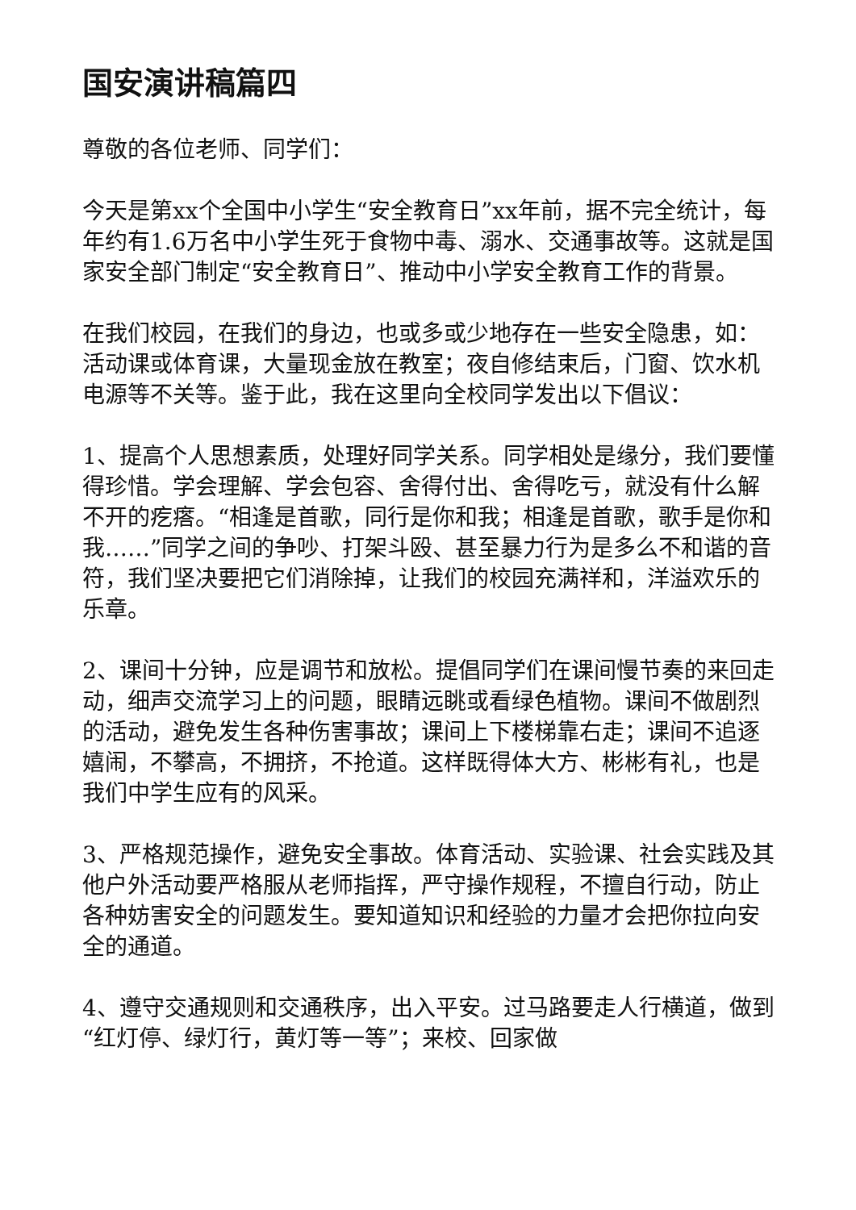国安演讲稿篇四
尊敬的各位老师、同学们：
今天是第xx个全国中小学生“安全教育日”xx年前，据不完全统计，每年约有1.6万名中小学生死于食物中毒、溺水、交通事故等。这就是国家安全部门制定“安全教育日”、推动中小学安全教育工作的背景。
在我们校园，在我们的身边，也或多或少地存在一些安全隐患，如：活动课或体育课，大量现金放在教室；夜自修结束后，门窗、饮水机电源等不关等。鉴于此，我在这里向全校同学发出以下倡议：
1、提高个人思想素质，处理好同学关系。同学相处是缘分，我们要懂得珍惜。学会理解、学会包容、舍得付出、舍得吃亏，就没有什么解不开的疙瘩。“相逢是首歌，同行是你和我；相逢是首歌，歌手是你和我……”同学之间的争吵、打架斗殴、甚至暴力行为是多么不和谐的音符，我们坚决要把它们消除掉，让我们的校园充满祥和，洋溢欢乐的乐章。
2、课间十分钟，应是调节和放松。提倡同学们在课间慢节奏的来回走动，细声交流学习上的问题，眼睛远眺或看绿色植物。课间不做剧烈的活动，避免发生各种伤害事故；课间上下楼梯靠右走；课间不追逐嬉闹，不攀高，不拥挤，不抢道。这样既得体大方、彬彬有礼，也是我们中学生应有的风采。
3、严格规范操作，避免安全事故。体育活动、实验课、社会实践及其他户外活动要严格服从老师指挥，严守操作规程，不擅自行动，防止各种妨害安全的问题发生。要知道知识和经验的力量才会把你拉向安全的通道。
4、遵守交通规则和交通秩序，出入平安。过马路要走人行横道，做到“红灯停、绿灯行，黄灯等一等”；来校、回家做